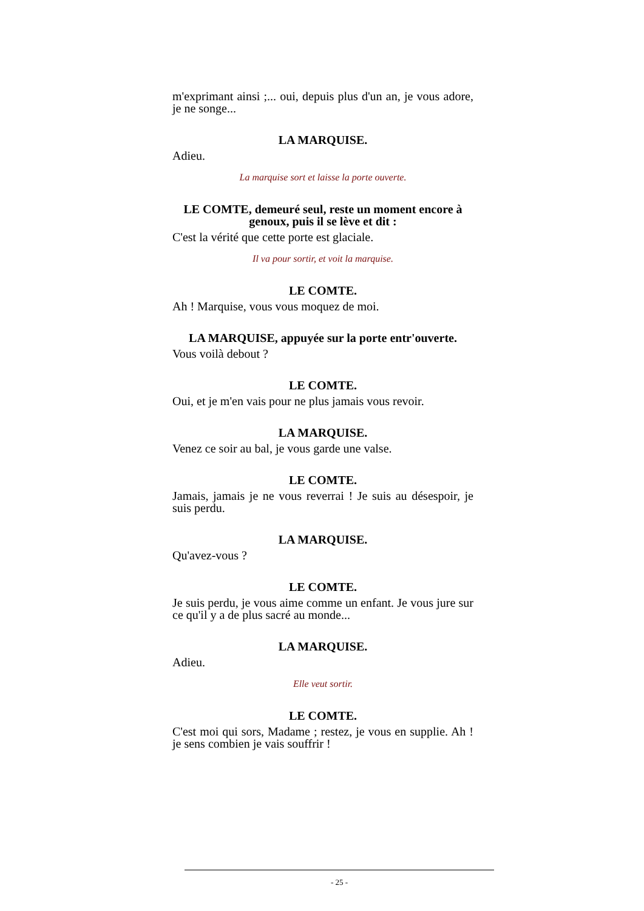m'exprimant ainsi ;... oui, depuis plus d'un an, je vous adore, je ne songe...
LA MARQUISE.
Adieu.
La marquise sort et laisse la porte ouverte.
LE COMTE, demeuré seul, reste un moment encore à genoux, puis il se lève et dit :
C'est la vérité que cette porte est glaciale.
Il va pour sortir, et voit la marquise.
LE COMTE.
Ah ! Marquise, vous vous moquez de moi.
LA MARQUISE, appuyée sur la porte entr'ouverte.
Vous voilà debout ?
LE COMTE.
Oui, et je m'en vais pour ne plus jamais vous revoir.
LA MARQUISE.
Venez ce soir au bal, je vous garde une valse.
LE COMTE.
Jamais, jamais je ne vous reverrai ! Je suis au désespoir, je suis perdu.
LA MARQUISE.
Qu'avez-vous ?
LE COMTE.
Je suis perdu, je vous aime comme un enfant. Je vous jure sur ce qu'il y a de plus sacré au monde...
LA MARQUISE.
Adieu.
Elle veut sortir.
LE COMTE.
C'est moi qui sors, Madame ; restez, je vous en supplie. Ah ! je sens combien je vais souffrir !
- 25 -